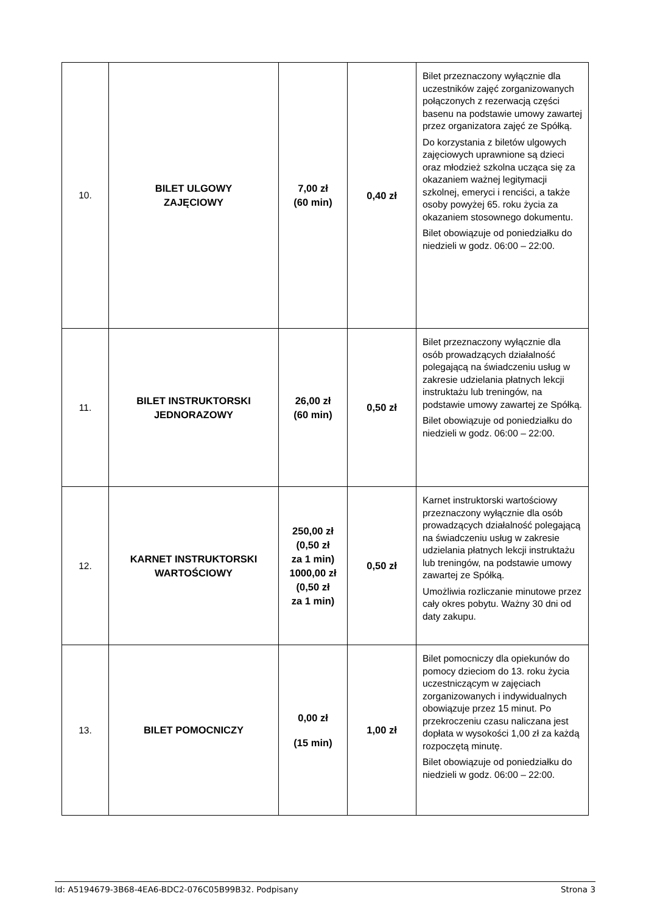| 10. | BILET ULGOWY ZAJĘCIOWY | 7,00 zł (60 min) | 0,40 zł | Bilet przeznaczony wyłącznie dla uczestników zajęć zorganizowanych połączonych z rezerwacją części basenu na podstawie umowy zawartej przez organizatora zajęć ze Spółką. Do korzystania z biletów ulgowych zajęciowych uprawnione są dzieci oraz młodzież szkolna ucząca się za okazaniem ważnej legitymacji szkolnej, emeryci i renciści, a także osoby powyżej 65. roku życia za okazaniem stosownego dokumentu. Bilet obowiązuje od poniedziałku do niedzieli w godz. 06:00 – 22:00. |
| 11. | BILET INSTRUKTORSKI JEDNORAZOWY | 26,00 zł (60 min) | 0,50 zł | Bilet przeznaczony wyłącznie dla osób prowadzących działalność polegającą na świadczeniu usług w zakresie udzielania płatnych lekcji instruktażu lub treningów, na podstawie umowy zawartej ze Spółką. Bilet obowiązuje od poniedziałku do niedzieli w godz. 06:00 – 22:00. |
| 12. | KARNET INSTRUKTORSKI WARTOŚCIOWY | 250,00 zł (0,50 zł za 1 min) 1000,00 zł (0,50 zł za 1 min) | 0,50 zł | Karnet instruktorski wartościowy przeznaczony wyłącznie dla osób prowadzących działalność polegającą na świadczeniu usług w zakresie udzielania płatnych lekcji instruktażu lub treningów, na podstawie umowy zawartej ze Spółką. Umożliwia rozliczanie minutowe przez cały okres pobytu. Ważny 30 dni od daty zakupu. |
| 13. | BILET POMOCNICZY | 0,00 zł (15 min) | 1,00 zł | Bilet pomocniczy dla opiekunów do pomocy dzieciom do 13. roku życia uczestniczącym w zajęciach zorganizowanych i indywidualnych obowiązuje przez 15 minut. Po przekroczeniu czasu naliczana jest dopłata w wysokości 1,00 zł za każdą rozpoczętą minutę. Bilet obowiązuje od poniedziałku do niedzieli w godz. 06:00 – 22:00. |
Id: A5194679-3B68-4EA6-BDC2-076C05B99B32. Podpisany Strona 3